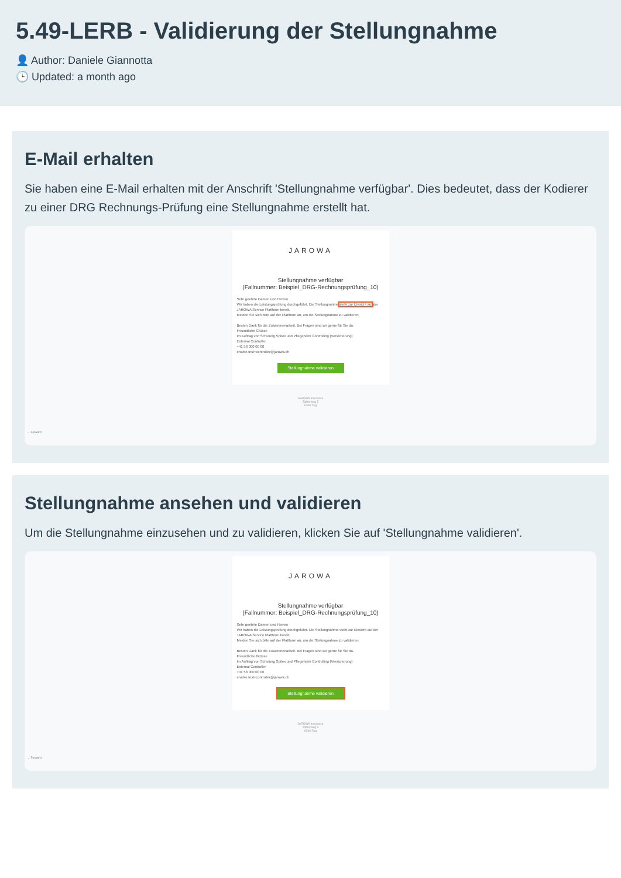5.49-LERB - Validierung der Stellungnahme
👤 Author: Daniele Giannotta
🕒 Updated: a month ago
E-Mail erhalten
Sie haben eine E-Mail erhalten mit der Anschrift 'Stellungnahme verfügbar'. Dies bedeutet, dass der Kodierer zu einer DRG Rechnungs-Prüfung eine Stellungnahme erstellt hat.
JAROWA
Stellungnahme verfügbar
(Fallnummer: Beispiel_DRG-Rechnungsprüfung_10)
Sehr geehrte Damen und Herren
Wir haben die Leistungsprüfung durchgeführt. Die Stellungnahme steht zur Einsicht auf der JAROWA Service Plattform bereit.
Melden Sie sich bitte auf der Plattform an, um die Stellungnahme zu validieren.
Besten Dank für die Zusammenarbeit. Bei Fragen sind wir gerne für Sie da.
Freundliche Grüsse
Im Auftrag von Schulung Spitex und Pflegeheim Controlling (Versicherung)
External Controller
+41 58 000 00 00
enable.test+controller@jarowa.ch
Stellungnahme validieren
JAROWA Insurance
Zählerweg 5
6300 Zug
→ Forward
Stellungnahme ansehen und validieren
Um die Stellungnahme einzusehen und zu validieren, klicken Sie auf 'Stellungnahme validieren'.
JAROWA
Stellungnahme verfügbar
(Fallnummer: Beispiel_DRG-Rechnungsprüfung_10)
Sehr geehrte Damen und Herren
Wir haben die Leistungsprüfung durchgeführt. Die Stellungnahme steht zur Einsicht auf der JAROWA Service Plattform bereit.
Melden Sie sich bitte auf der Plattform an, um die Stellungnahme zu validieren.
Besten Dank für die Zusammenarbeit. Bei Fragen sind wir gerne für Sie da.
Freundliche Grüsse
Im Auftrag von Schulung Spitex und Pflegeheim Controlling (Versicherung)
External Controller
+41 58 000 00 00
enable.test+controller@jarowa.ch
Stellungnahme validieren
JAROWA Insurance
Zählerweg 5
6300 Zug
→ Forward